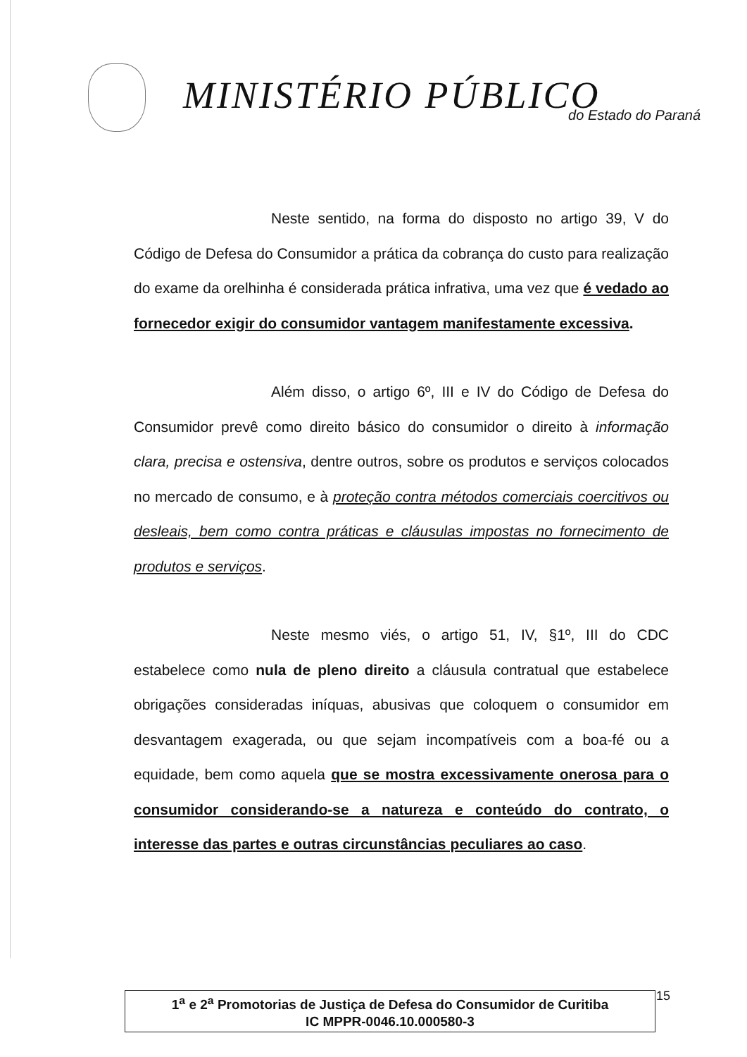MINISTÉRIO PÚBLICO do Estado do Paraná
Neste sentido, na forma do disposto no artigo 39, V do Código de Defesa do Consumidor a prática da cobrança do custo para realização do exame da orelhinha é considerada prática infrativa, uma vez que é vedado ao fornecedor exigir do consumidor vantagem manifestamente excessiva.
Além disso, o artigo 6º, III e IV do Código de Defesa do Consumidor prevê como direito básico do consumidor o direito à informação clara, precisa e ostensiva, dentre outros, sobre os produtos e serviços colocados no mercado de consumo, e à proteção contra métodos comerciais coercitivos ou desleais, bem como contra práticas e cláusulas impostas no fornecimento de produtos e serviços.
Neste mesmo viés, o artigo 51, IV, §1º, III do CDC estabelece como nula de pleno direito a cláusula contratual que estabelece obrigações consideradas iníquas, abusivas que coloquem o consumidor em desvantagem exagerada, ou que sejam incompatíveis com a boa-fé ou a equidade, bem como aquela que se mostra excessivamente onerosa para o consumidor considerando-se a natureza e conteúdo do contrato, o interesse das partes e outras circunstâncias peculiares ao caso.
1<sup>a</sup> e 2<sup>a</sup> Promotorias de Justiça de Defesa do Consumidor de Curitiba
IC MPPR-0046.10.000580-3
15